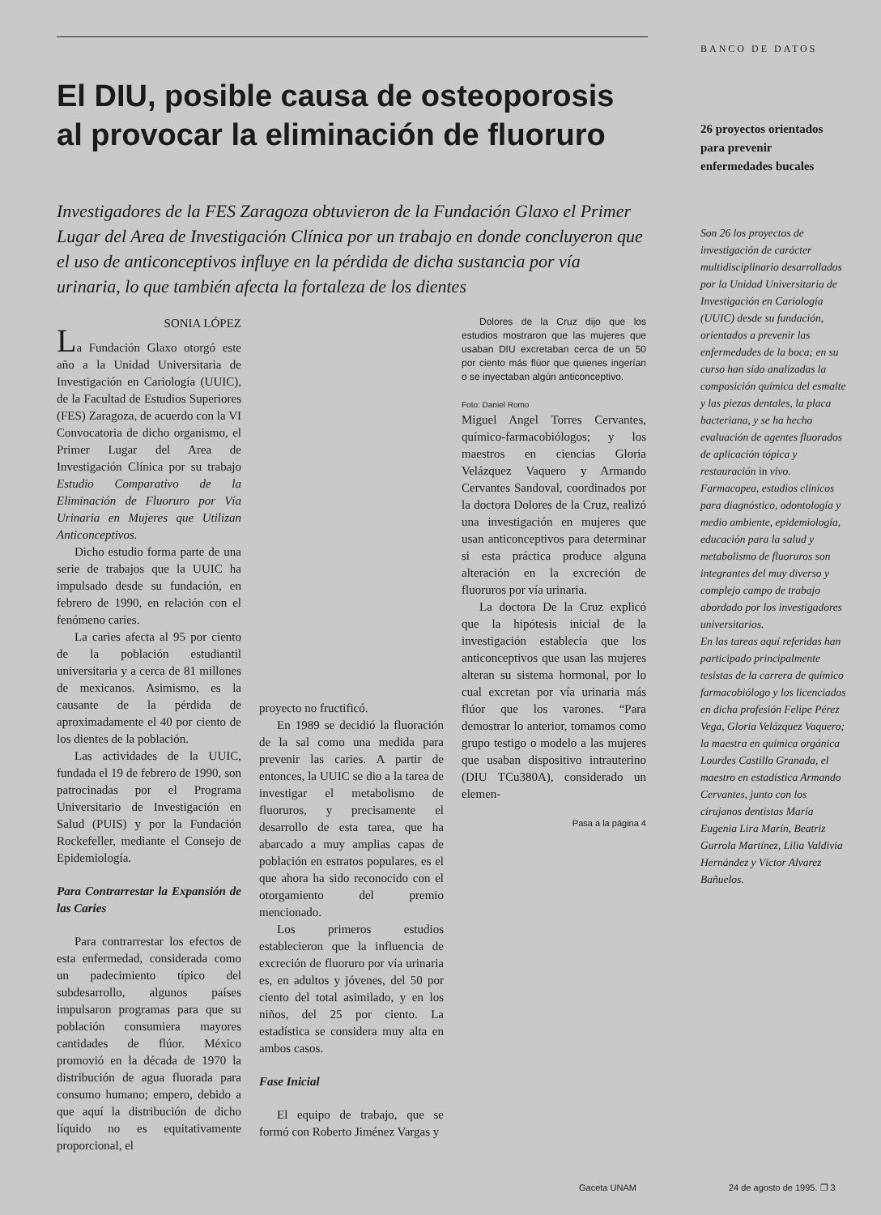El DIU, posible causa de osteoporosis al provocar la eliminación de fluoruro
Investigadores de la FES Zaragoza obtuvieron de la Fundación Glaxo el Primer Lugar del Area de Investigación Clínica por un trabajo en donde concluyeron que el uso de anticonceptivos influye en la pérdida de dicha sustancia por vía urinaria, lo que también afecta la fortaleza de los dientes
SONIA LÓPEZ
La Fundación Glaxo otorgó este año a la Unidad Universitaria de Investigación en Cariología (UUIC), de la Facultad de Estudios Superiores (FES) Zaragoza, de acuerdo con la VI Convocatoria de dicho organismo, el Primer Lugar del Area de Investigación Clínica por su trabajo Estudio Comparativo de la Eliminación de Fluoruro por Vía Urinaria en Mujeres que Utilizan Anticonceptivos.
Dicho estudio forma parte de una serie de trabajos que la UUIC ha impulsado desde su fundación, en febrero de 1990, en relación con el fenómeno caries.
La caries afecta al 95 por ciento de la población estudiantil universitaria y a cerca de 81 millones de mexicanos. Asimismo, es la causante de la pérdida de aproximadamente el 40 por ciento de los dientes de la población.
Las actividades de la UUIC, fundada el 19 de febrero de 1990, son patrocinadas por el Programa Universitario de Investigación en Salud (PUIS) y por la Fundación Rockefeller, mediante el Consejo de Epidemiología.
Para Contrarrestar la Expansión de las Caries
Para contrarrestar los efectos de esta enfermedad, considerada como un padecimiento típico del subdesarrollo, algunos países impulsaron programas para que su población consumiera mayores cantidades de flúor. México promovió en la década de 1970 la distribución de agua fluorada para consumo humano; empero, debido a que aquí la distribución de dicho líquido no es equitativamente proporcional, el
proyecto no fructificó.
En 1989 se decidió la fluoración de la sal como una medida para prevenir las caries. A partir de entonces, la UUIC se dio a la tarea de investigar el metabolismo de fluoruros, y precisamente el desarrollo de esta tarea, que ha abarcado a muy amplias capas de población en estratos populares, es el que ahora ha sido reconocido con el otorgamiento del premio mencionado.
Los primeros estudios establecieron que la influencia de excreción de fluoruro por vía urinaria es, en adultos y jóvenes, del 50 por ciento del total asimilado, y en los niños, del 25 por ciento. La estadística se considera muy alta en ambos casos.
Fase Inicial
El equipo de trabajo, que se formó con Roberto Jiménez Vargas y
Dolores de la Cruz dijo que los estudios mostraron que las mujeres que usaban DIU excretaban cerca de un 50 por ciento más flúor que quienes ingerían o se inyectaban algún anticonceptivo.
Foto: Daniel Romo
Miguel Angel Torres Cervantes, químico-farmacobiólogos; y los maestros en ciencias Gloria Velázquez Vaquero y Armando Cervantes Sandoval, coordinados por la doctora Dolores de la Cruz, realizó una investigación en mujeres que usan anticonceptivos para determinar si esta práctica produce alguna alteración en la excreción de fluoruros por vía urinaria.
La doctora De la Cruz explicó que la hipótesis inicial de la investigación establecía que los anticonceptivos que usan las mujeres alteran su sistema hormonal, por lo cual excretan por vía urinaria más flúor que los varones. “Para demostrar lo anterior, tomamos como grupo testigo o modelo a las mujeres que usaban dispositivo intrauterino (DIU TCu380A), considerado un elemen-
Pasa a la página 4
BANCO DE DATOS
26 proyectos orientados para prevenir enfermedades bucales
Son 26 los proyectos de investigación de carácter multidisciplinario desarrollados por la Unidad Universitaria de Investigación en Cariología (UUIC) desde su fundación, orientados a prevenir las enfermedades de la boca; en su curso han sido analizadas la composición química del esmalte y las piezas dentales, la placa bacteriana, y se ha hecho evaluación de agentes fluorados de aplicación tópica y restauración in vivo. Farmacopea, estudios clínicos para diagnóstico, odontología y medio ambiente, epidemiología, educación para la salud y metabolismo de fluoruros son integrantes del muy diverso y complejo campo de trabajo abordado por los investigadores universitarios.
En las tareas aquí referidas han participado principalmente tesistas de la carrera de químico farmacobiólogo y los licenciados en dicha profesión Felipe Pérez Vega, Gloria Velázquez Vaquero; la maestra en química orgánica Lourdes Castillo Granada, el maestro en estadística Armando Cervantes, junto con los cirujanos dentistas María Eugenia Lira Marín, Beatriz Gurrola Martínez, Lilia Valdivia Hernández y Víctor Alvarez Bañuelos.
Gaceta UNAM 24 de agosto de 1995. ❐ 3